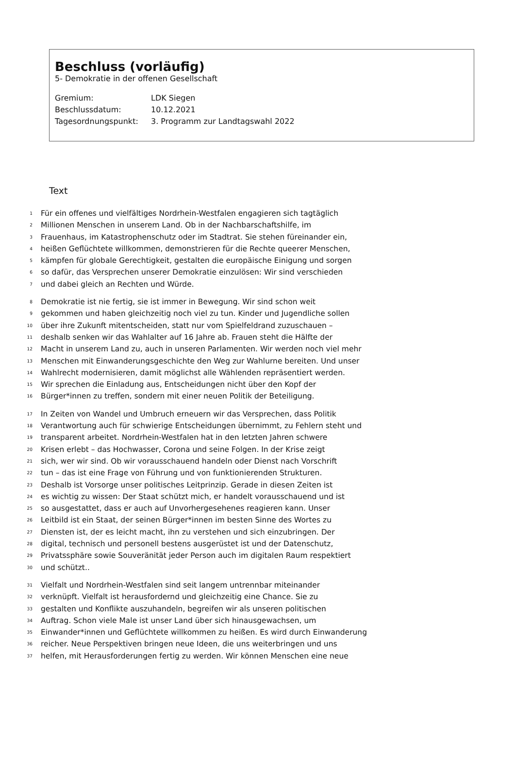Beschluss (vorläufig)
5- Demokratie in der offenen Gesellschaft
| Gremium: | LDK Siegen |
| Beschlussdatum: | 10.12.2021 |
| Tagesordnungspunkt: | 3. Programm zur Landtagswahl 2022 |
Text
1 Für ein offenes und vielfältiges Nordrhein-Westfalen engagieren sich tagtäglich
2 Millionen Menschen in unserem Land. Ob in der Nachbarschaftshilfe, im
3 Frauenhaus, im Katastrophenschutz oder im Stadtrat. Sie stehen füreinander ein,
4 heißen Geflüchtete willkommen, demonstrieren für die Rechte queerer Menschen,
5 kämpfen für globale Gerechtigkeit, gestalten die europäische Einigung und sorgen
6 so dafür, das Versprechen unserer Demokratie einzulösen: Wir sind verschieden
7 und dabei gleich an Rechten und Würde.
8 Demokratie ist nie fertig, sie ist immer in Bewegung. Wir sind schon weit
9 gekommen und haben gleichzeitig noch viel zu tun. Kinder und Jugendliche sollen
10 über ihre Zukunft mitentscheiden, statt nur vom Spielfeldrand zuzuschauen –
11 deshalb senken wir das Wahlalter auf 16 Jahre ab. Frauen steht die Hälfte der
12 Macht in unserem Land zu, auch in unseren Parlamenten. Wir werden noch viel mehr
13 Menschen mit Einwanderungsgeschichte den Weg zur Wahlurne bereiten. Und unser
14 Wahlrecht modernisieren, damit möglichst alle Wählenden repräsentiert werden.
15 Wir sprechen die Einladung aus, Entscheidungen nicht über den Kopf der
16 Bürger*innen zu treffen, sondern mit einer neuen Politik der Beteiligung.
17 In Zeiten von Wandel und Umbruch erneuern wir das Versprechen, dass Politik
18 Verantwortung auch für schwierige Entscheidungen übernimmt, zu Fehlern steht und
19 transparent arbeitet. Nordrhein-Westfalen hat in den letzten Jahren schwere
20 Krisen erlebt – das Hochwasser, Corona und seine Folgen. In der Krise zeigt
21 sich, wer wir sind. Ob wir vorausschauend handeln oder Dienst nach Vorschrift
22 tun – das ist eine Frage von Führung und von funktionierenden Strukturen.
23 Deshalb ist Vorsorge unser politisches Leitprinzip. Gerade in diesen Zeiten ist
24 es wichtig zu wissen: Der Staat schützt mich, er handelt vorausschauend und ist
25 so ausgestattet, dass er auch auf Unvorhergesehenes reagieren kann. Unser
26 Leitbild ist ein Staat, der seinen Bürger*innen im besten Sinne des Wortes zu
27 Diensten ist, der es leicht macht, ihn zu verstehen und sich einzubringen. Der
28 digital, technisch und personell bestens ausgerüstet ist und der Datenschutz,
29 Privatssphäre sowie Souveränität jeder Person auch im digitalen Raum respektiert
30 und schützt..
31 Vielfalt und Nordrhein-Westfalen sind seit langem untrennbar miteinander
32 verknüpft. Vielfalt ist herausfordernd und gleichzeitig eine Chance. Sie zu
33 gestalten und Konflikte auszuhandeln, begreifen wir als unseren politischen
34 Auftrag. Schon viele Male ist unser Land über sich hinausgewachsen, um
35 Einwander*innen und Geflüchtete willkommen zu heißen. Es wird durch Einwanderung
36 reicher. Neue Perspektiven bringen neue Ideen, die uns weiterbringen und uns
37 helfen, mit Herausforderungen fertig zu werden. Wir können Menschen eine neue